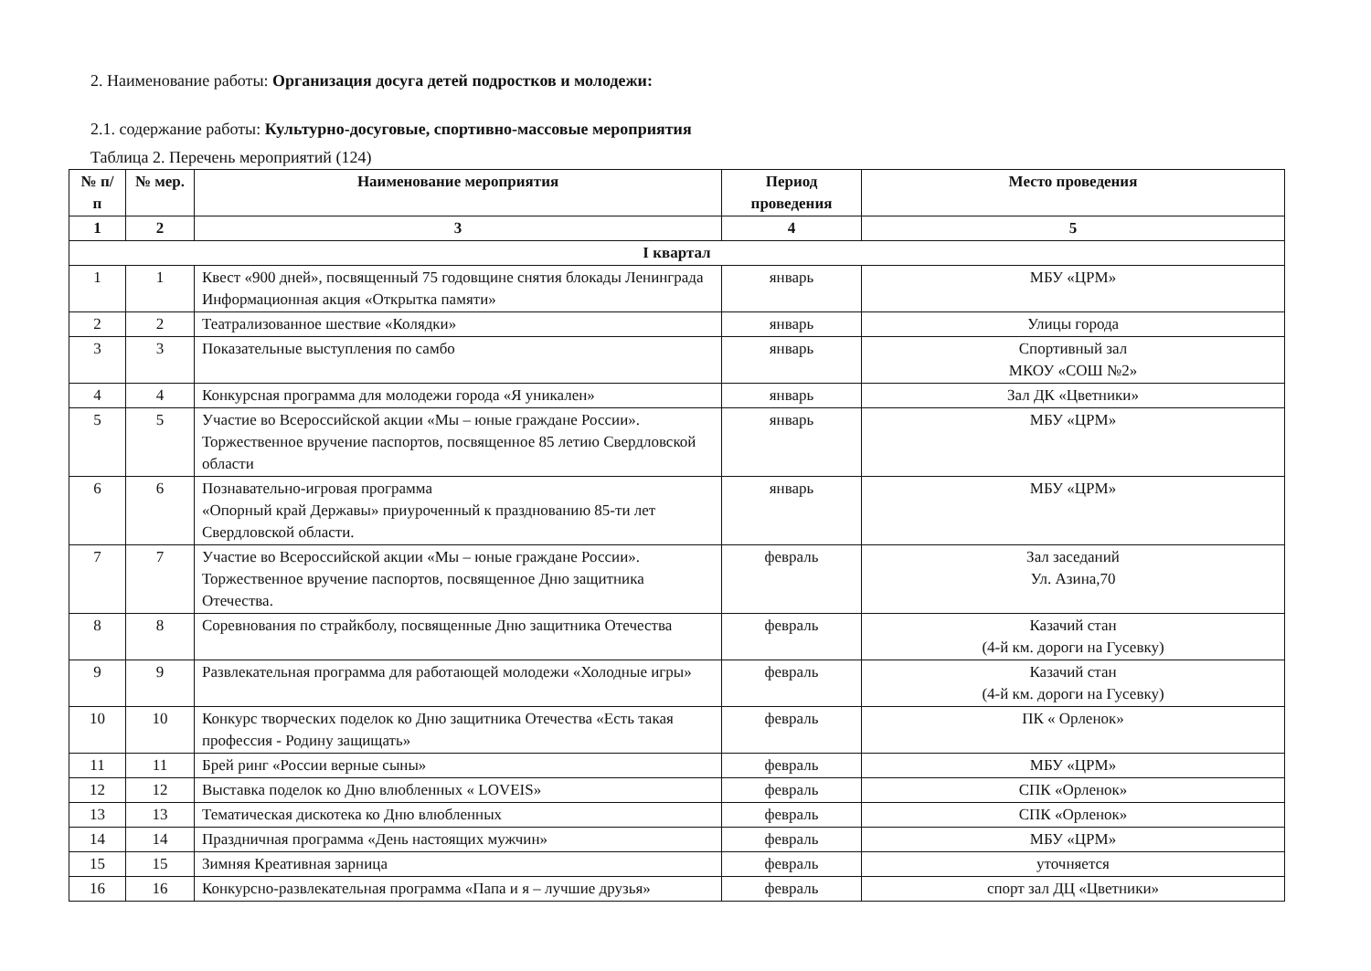2. Наименование работы: Организация досуга детей подростков и молодежи:
2.1. содержание работы: Культурно-досуговые, спортивно-массовые мероприятия
Таблица 2. Перечень мероприятий (124)
| № п/п | № мер. | Наименование мероприятия | Период проведения | Место проведения |
| --- | --- | --- | --- | --- |
| 1 | 2 | 3 | 4 | 5 |
| I квартал | | | | |
| 1 | 1 | Квест «900 дней», посвященный 75 годовщине снятия блокады Ленинграда Информационная акция «Открытка памяти» | январь | МБУ «ЦРМ» |
| 2 | 2 | Театрализованное шествие «Колядки» | январь | Улицы города |
| 3 | 3 | Показательные выступления по самбо | январь | Спортивный зал МКОУ «СОШ №2» |
| 4 | 4 | Конкурсная программа для молодежи города «Я уникален» | январь | Зал ДК «Цветники» |
| 5 | 5 | Участие во Всероссийской акции «Мы – юные граждане России». Торжественное вручение паспортов, посвященное 85 летию Свердловской области | январь | МБУ «ЦРМ» |
| 6 | 6 | Познавательно-игровая программа «Опорный край Державы» приуроченный к празднованию 85-ти лет Свердловской области. | январь | МБУ «ЦРМ» |
| 7 | 7 | Участие во Всероссийской акции «Мы – юные граждане России». Торжественное вручение паспортов, посвященное Дню защитника Отечества. | февраль | Зал заседаний Ул. Азина,70 |
| 8 | 8 | Соревнования по страйкболу, посвященные Дню защитника Отечества | февраль | Казачий стан (4-й км. дороги на Гусевку) |
| 9 | 9 | Развлекательная программа для работающей молодежи «Холодные игры» | февраль | Казачий стан (4-й км. дороги на Гусевку) |
| 10 | 10 | Конкурс творческих поделок ко Дню защитника Отечества «Есть такая профессия - Родину защищать» | февраль | ПК « Орленок» |
| 11 | 11 | Брей ринг «России верные сыны» | февраль | МБУ «ЦРМ» |
| 12 | 12 | Выставка поделок ко Дню влюбленных « LOVEIS» | февраль | СПК «Орленок» |
| 13 | 13 | Тематическая дискотека ко Дню влюбленных | февраль | СПК «Орленок» |
| 14 | 14 | Праздничная программа «День настоящих мужчин» | февраль | МБУ «ЦРМ» |
| 15 | 15 | Зимняя Креативная зарница | февраль | уточняется |
| 16 | 16 | Конкурсно-развлекательная программа «Папа и я – лучшие друзья» | февраль | спорт зал ДЦ «Цветники» |